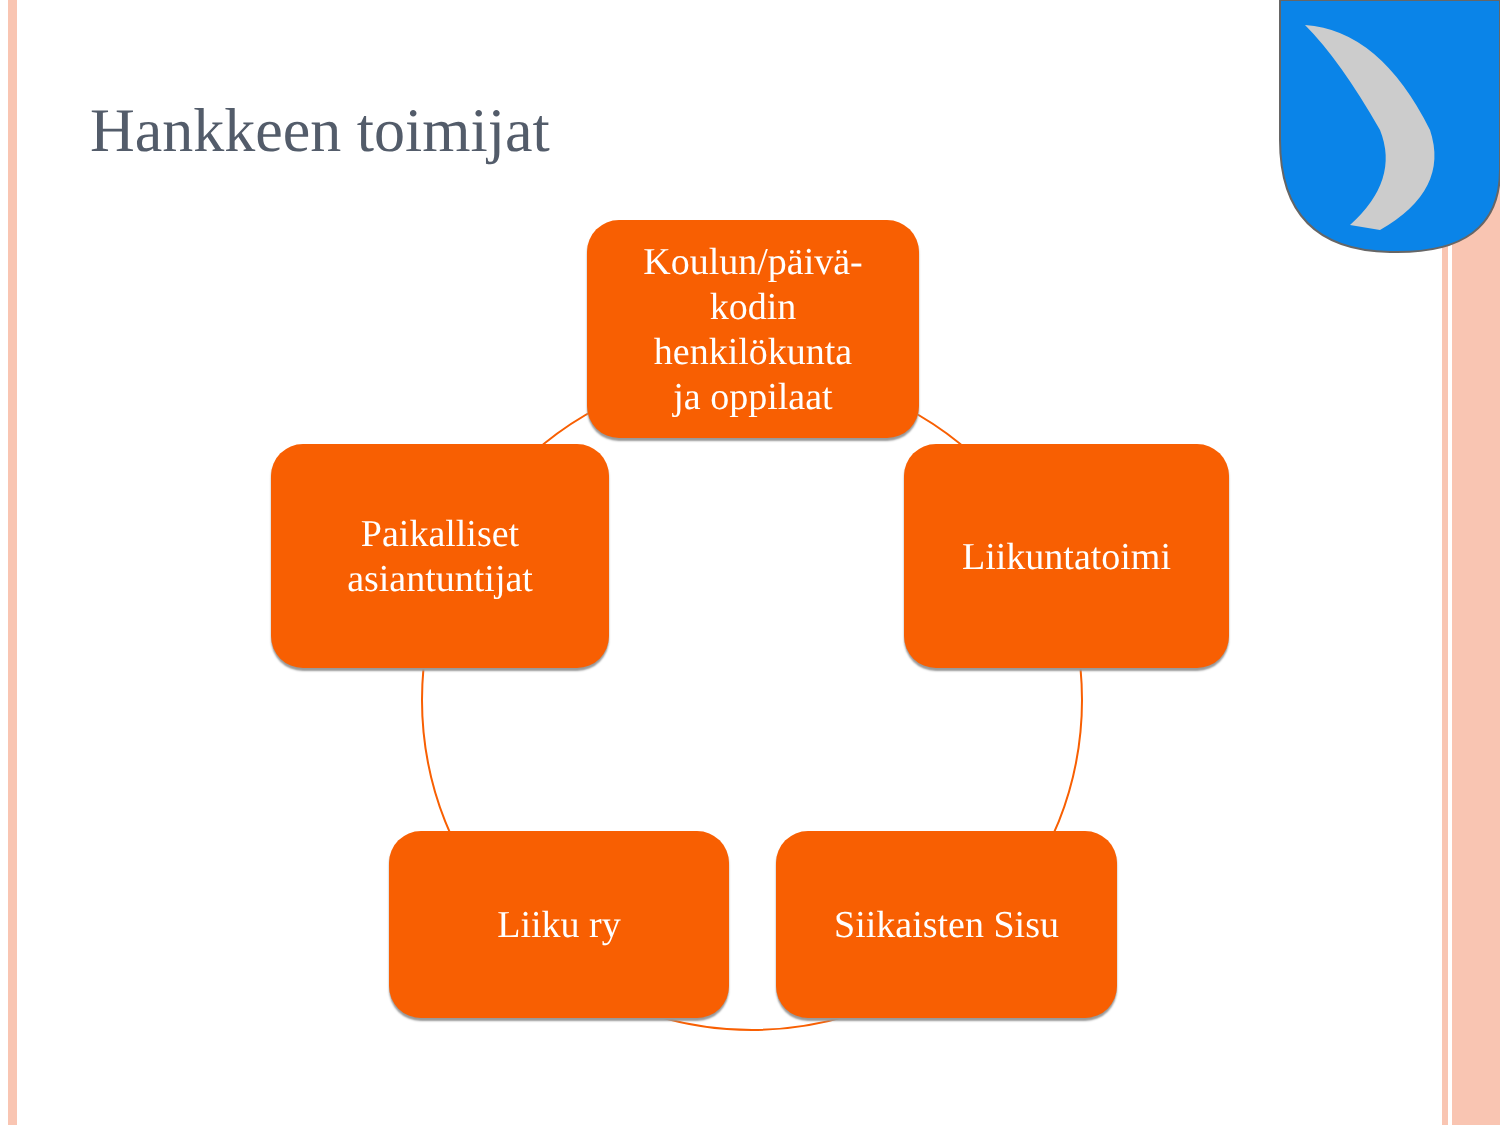Hankkeen toimijat
Koulun/päivä-
kodin
henkilökunta
ja oppilaat
Paikalliset
asiantuntijat
Liikuntatoimi
Liiku ry
Siikaisten Sisu